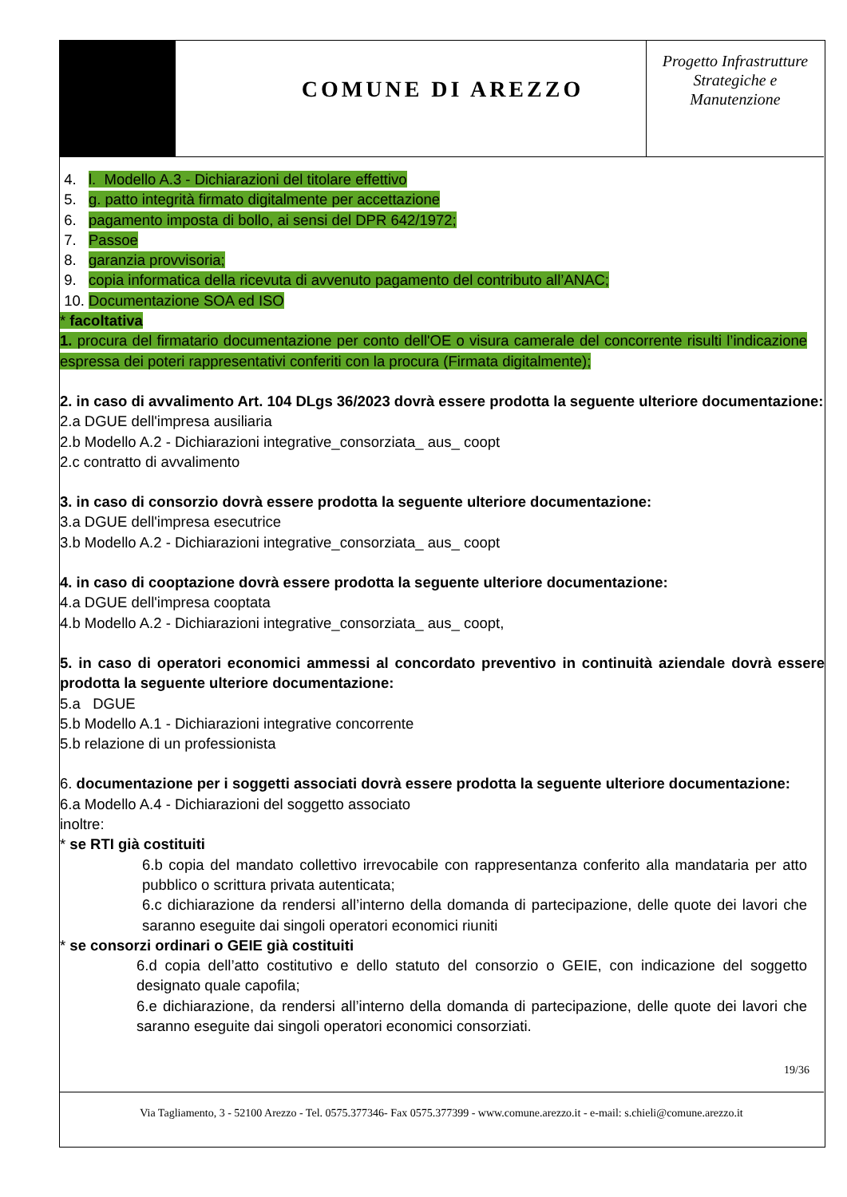COMUNE DI AREZZO
Progetto Infrastrutture Strategiche e Manutenzione
4. l. Modello A.3 - Dichiarazioni del titolare effettivo
5. g. patto integrità firmato digitalmente per accettazione
6. pagamento imposta di bollo, ai sensi del DPR 642/1972;
7. Passoe
8. garanzia provvisoria;
9. copia informatica della ricevuta di avvenuto pagamento del contributo all’ANAC;
10. Documentazione SOA ed ISO
* facoltativa
1. procura del firmatario documentazione per conto dell'OE o visura camerale del concorrente risulti l’indicazione espressa dei poteri rappresentativi conferiti con la procura (Firmata digitalmente);
2. in caso di avvalimento Art. 104 DLgs 36/2023 dovrà essere prodotta la seguente ulteriore documentazione:
2.a DGUE dell'impresa ausiliaria
2.b Modello A.2 - Dichiarazioni integrative_consorziata_ aus_ coopt
2.c contratto di avvalimento
3. in caso di consorzio dovrà essere prodotta la seguente ulteriore documentazione:
3.a DGUE dell'impresa esecutrice
3.b Modello A.2 - Dichiarazioni integrative_consorziata_ aus_ coopt
4. in caso di cooptazione dovrà essere prodotta la seguente ulteriore documentazione:
4.a DGUE dell'impresa cooptata
4.b Modello A.2 - Dichiarazioni integrative_consorziata_ aus_ coopt,
5. in caso di operatori economici ammessi al concordato preventivo in continuità aziendale dovrà essere prodotta la seguente ulteriore documentazione:
5.a DGUE
5.b Modello A.1 - Dichiarazioni integrative concorrente
5.b relazione di un professionista
6. documentazione per i soggetti associati dovrà essere prodotta la seguente ulteriore documentazione:
6.a Modello A.4 - Dichiarazioni del soggetto associato
inoltre:
* se RTI già costituiti
6.b copia del mandato collettivo irrevocabile con rappresentanza conferito alla mandataria per atto pubblico o scrittura privata autenticata;
6.c dichiarazione da rendersi all’interno della domanda di partecipazione, delle quote dei lavori che saranno eseguite dai singoli operatori economici riuniti
* se consorzi ordinari o GEIE già costituiti
6.d copia dell’atto costitutivo e dello statuto del consorzio o GEIE, con indicazione del soggetto designato quale capofila;
6.e dichiarazione, da rendersi all’interno della domanda di partecipazione, delle quote dei lavori che saranno eseguite dai singoli operatori economici consorziati.
19/36
Via Tagliamento, 3 - 52100 Arezzo - Tel. 0575.377346- Fax 0575.377399 - www.comune.arezzo.it - e-mail: s.chieli@comune.arezzo.it